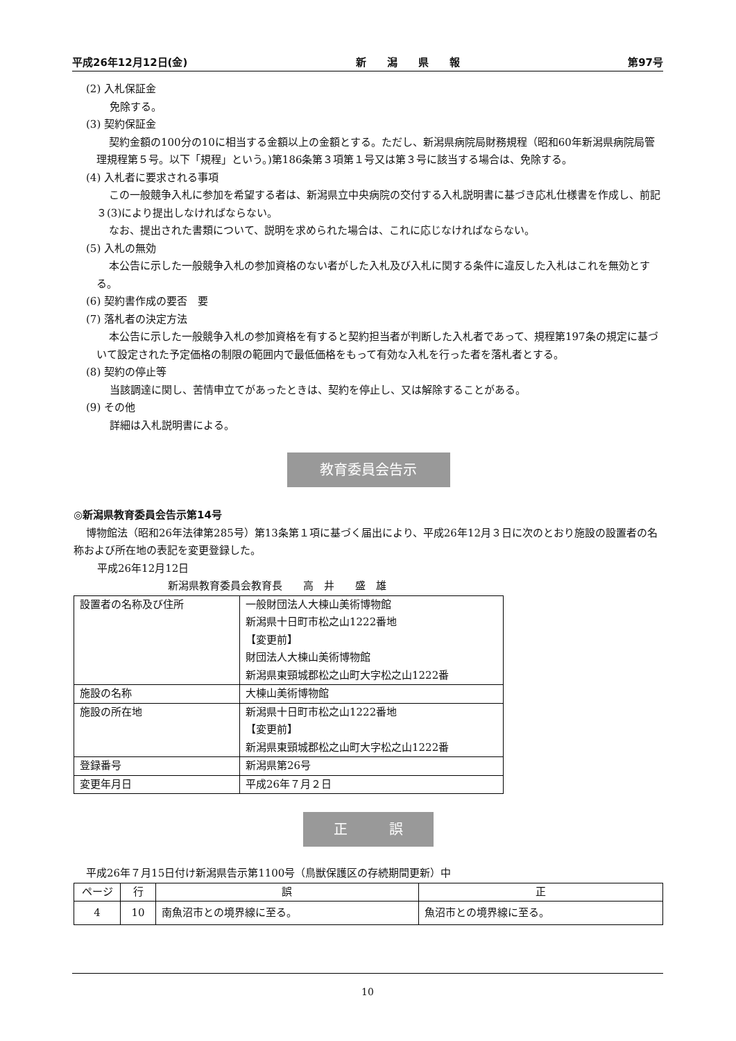平成26年12月12日(金) 新　　潟　　県　　報 第97号
(2) 入札保証金
免除する。
(3) 契約保証金
契約金額の100分の10に相当する金額以上の金額とする。ただし、新潟県病院局財務規程（昭和60年新潟県病院局管理規程第５号。以下「規程」という。)第186条第３項第１号又は第３号に該当する場合は、免除する。
(4) 入札者に要求される事項
この一般競争入札に参加を希望する者は、新潟県立中央病院の交付する入札説明書に基づき応札仕様書を作成し、前記３(3)により提出しなければならない。
なお、提出された書類について、説明を求められた場合は、これに応じなければならない。
(5) 入札の無効
本公告に示した一般競争入札の参加資格のない者がした入札及び入札に関する条件に違反した入札はこれを無効とする。
(6) 契約書作成の要否　要
(7) 落札者の決定方法
本公告に示した一般競争入札の参加資格を有すると契約担当者が判断した入札者であって、規程第197条の規定に基づいて設定された予定価格の制限の範囲内で最低価格をもって有効な入札を行った者を落札者とする。
(8) 契約の停止等
当該調達に関し、苦情申立てがあったときは、契約を停止し、又は解除することがある。
(9) その他
詳細は入札説明書による。
教育委員会告示
◎新潟県教育委員会告示第14号
博物館法（昭和26年法律第285号）第13条第１項に基づく届出により、平成26年12月３日に次のとおり施設の設置者の名称および所在地の表記を変更登録した。
平成26年12月12日
新潟県教育委員会教育長　　高　井　　盛　雄
| 設置者の名称及び住所 | 一般財団法人大棟山美術博物館 新潟県十日町市松之山1222番地 【変更前】 財団法人大棟山美術博物館 新潟県東頸城郡松之山町大字松之山1222番 |
| 施設の名称 | 大棟山美術博物館 |
| 施設の所在地 | 新潟県十日町市松之山1222番地 【変更前】 新潟県東頸城郡松之山町大字松之山1222番 |
| 登録番号 | 新潟県第26号 |
| 変更年月日 | 平成26年７月２日 |
正　　　誤
平成26年７月15日付け新潟県告示第1100号（鳥獣保護区の存続期間更新）中
| ページ | 行 | 誤 | 正 |
| --- | --- | --- | --- |
| 4 | 10 | 南魚沼市との境界線に至る。 | 魚沼市との境界線に至る。 |
10